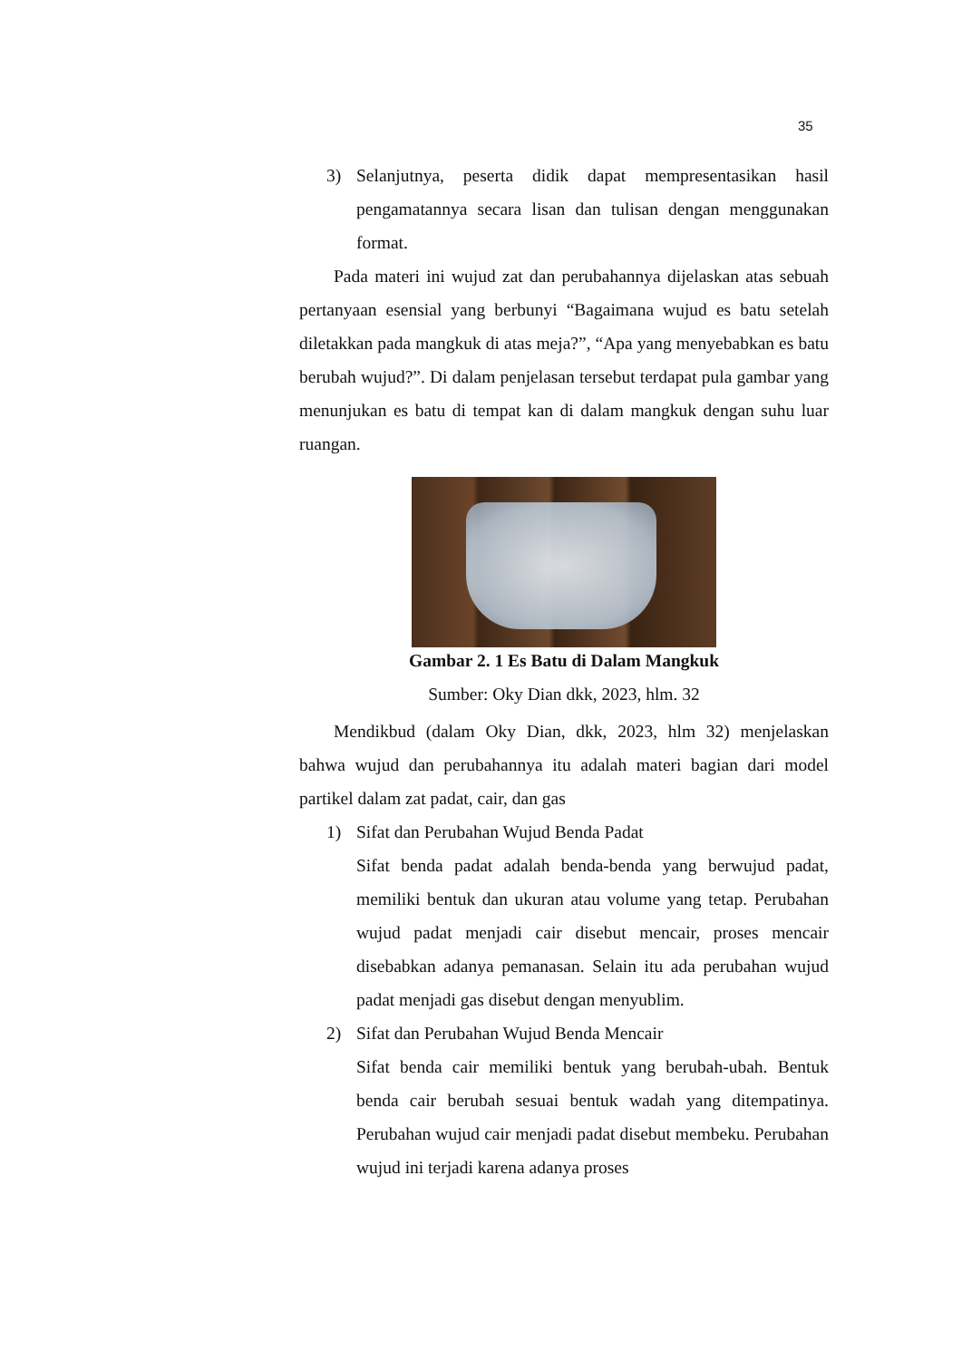35
3) Selanjutnya, peserta didik dapat mempresentasikan hasil pengamatannya secara lisan dan tulisan dengan menggunakan format.
Pada materi ini wujud zat dan perubahannya dijelaskan atas sebuah pertanyaan esensial yang berbunyi “Bagaimana wujud es batu setelah diletakkan pada mangkuk di atas meja?”, “Apa yang menyebabkan es batu berubah wujud?”. Di dalam penjelasan tersebut terdapat pula gambar yang menunjukan es batu di tempat kan di dalam mangkuk dengan suhu luar ruangan.
Gambar 2. 1 Es Batu di Dalam Mangkuk
Sumber: Oky Dian dkk, 2023, hlm. 32
Mendikbud (dalam Oky Dian, dkk, 2023, hlm 32) menjelaskan bahwa wujud dan perubahannya itu adalah materi bagian dari model partikel dalam zat padat, cair, dan gas
1) Sifat dan Perubahan Wujud Benda Padat
Sifat benda padat adalah benda-benda yang berwujud padat, memiliki bentuk dan ukuran atau volume yang tetap. Perubahan wujud padat menjadi cair disebut mencair, proses mencair disebabkan adanya pemanasan. Selain itu ada perubahan wujud padat menjadi gas disebut dengan menyublim.
2) Sifat dan Perubahan Wujud Benda Mencair
Sifat benda cair memiliki bentuk yang berubah-ubah. Bentuk benda cair berubah sesuai bentuk wadah yang ditempatinya. Perubahan wujud cair menjadi padat disebut membeku. Perubahan wujud ini terjadi karena adanya proses